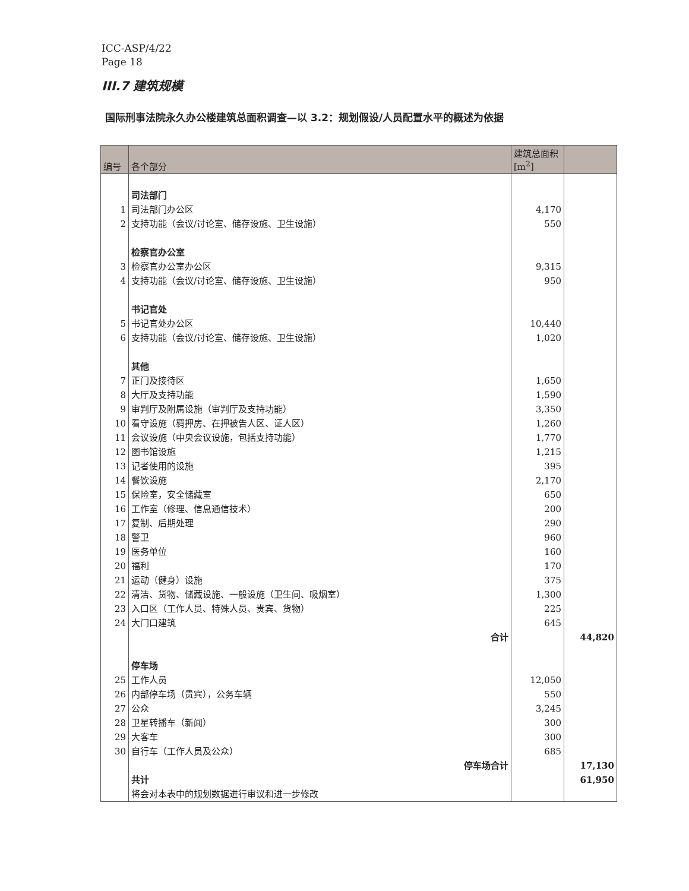ICC-ASP/4/22
Page 18
III.7 建筑规模
国际刑事法院永久办公楼建筑总面积调查—以 3.2：规划假设/人员配置水平的概述为依据
| 编号 | 各个部分 | 建筑总面积 [m<sup>2</sup>] | |
| --- | --- | --- | --- |
| | 司法部门 | | |
| 1 | 司法部门办公区 | 4,170 | |
| 2 | 支持功能（会议/讨论室、储存设施、卫生设施） | 550 | |
| | 检察官办公室 | | |
| 3 | 检察官办公室办公区 | 9,315 | |
| 4 | 支持功能（会议/讨论室、储存设施、卫生设施） | 950 | |
| | 书记官处 | | |
| 5 | 书记官处办公区 | 10,440 | |
| 6 | 支持功能（会议/讨论室、储存设施、卫生设施） | 1,020 | |
| | 其他 | | |
| 7 | 正门及接待区 | 1,650 | |
| 8 | 大厅及支持功能 | 1,590 | |
| 9 | 审判厅及附属设施（审判厅及支持功能） | 3,350 | |
| 10 | 看守设施（羁押房、在押被告人区、证人区） | 1,260 | |
| 11 | 会议设施（中央会议设施，包括支持功能） | 1,770 | |
| 12 | 图书馆设施 | 1,215 | |
| 13 | 记者使用的设施 | 395 | |
| 14 | 餐饮设施 | 2,170 | |
| 15 | 保险室，安全储藏室 | 650 | |
| 16 | 工作室（修理、信息通信技术） | 200 | |
| 17 | 复制、后期处理 | 290 | |
| 18 | 警卫 | 960 | |
| 19 | 医务单位 | 160 | |
| 20 | 福利 | 170 | |
| 21 | 运动（健身）设施 | 375 | |
| 22 | 清洁、货物、储藏设施、一般设施（卫生间、吸烟室） | 1,300 | |
| 23 | 入口区（工作人员、特殊人员、贵宾、货物） | 225 | |
| 24 | 大门口建筑 | 645 | |
| | 合计 | | 44,820 |
| | 停车场 | | |
| 25 | 工作人员 | 12,050 | |
| 26 | 内部停车场（贵宾），公务车辆 | 550 | |
| 27 | 公众 | 3,245 | |
| 28 | 卫星转播车（新闻） | 300 | |
| 29 | 大客车 | 300 | |
| 30 | 自行车（工作人员及公众） | 685 | |
| | 停车场合计 | | 17,130 |
| | 共计 | | 61,950 |
| | 将会对本表中的规划数据进行审议和进一步修改 | | |